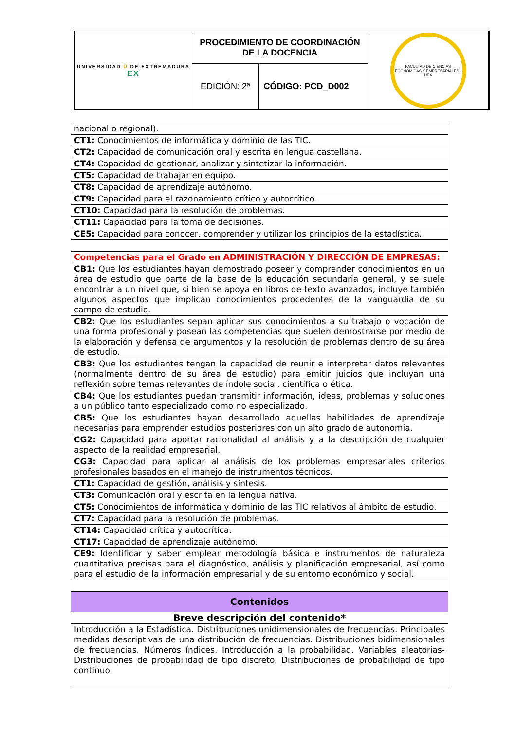| UNIVERSIDAD Ü DE EXTREMADURA EX | PROCEDIMIENTO DE COORDINACIÓN DE LA DOCENCIA | | FACULTAD DE CIENCIAS ECONÓMICAS Y EMPRESARIALES · UEX |
| | EDICIÓN: 2ª | CÓDIGO: PCD_D002 | |
| nacional o regional). |
| CT1: Conocimientos de informática y dominio de las TIC. |
| CT2: Capacidad de comunicación oral y escrita en lengua castellana. |
| CT4: Capacidad de gestionar, analizar y sintetizar la información. |
| CT5: Capacidad de trabajar en equipo. |
| CT8: Capacidad de aprendizaje autónomo. |
| CT9: Capacidad para el razonamiento crítico y autocrítico. |
| CT10: Capacidad para la resolución de problemas. |
| CT11: Capacidad para la toma de decisiones. |
| CE5: Capacidad para conocer, comprender y utilizar los principios de la estadística. |
| Competencias para el Grado en ADMINISTRACIÓN Y DIRECCIÓN DE EMPRESAS: |
| CB1: Que los estudiantes hayan demostrado poseer y comprender conocimientos en un área de estudio que parte de la base de la educación secundaria general, y se suele encontrar a un nivel que, si bien se apoya en libros de texto avanzados, incluye también algunos aspectos que implican conocimientos procedentes de la vanguardia de su campo de estudio. |
| CB2: Que los estudiantes sepan aplicar sus conocimientos a su trabajo o vocación de una forma profesional y posean las competencias que suelen demostrarse por medio de la elaboración y defensa de argumentos y la resolución de problemas dentro de su área de estudio. |
| CB3: Que los estudiantes tengan la capacidad de reunir e interpretar datos relevantes (normalmente dentro de su área de estudio) para emitir juicios que incluyan una reflexión sobre temas relevantes de índole social, científica o ética. |
| CB4: Que los estudiantes puedan transmitir información, ideas, problemas y soluciones a un público tanto especializado como no especializado. |
| CB5: Que los estudiantes hayan desarrollado aquellas habilidades de aprendizaje necesarias para emprender estudios posteriores con un alto grado de autonomía. |
| CG2: Capacidad para aportar racionalidad al análisis y a la descripción de cualquier aspecto de la realidad empresarial. |
| CG3: Capacidad para aplicar al análisis de los problemas empresariales criterios profesionales basados en el manejo de instrumentos técnicos. |
| CT1: Capacidad de gestión, análisis y síntesis. |
| CT3: Comunicación oral y escrita en la lengua nativa. |
| CT5: Conocimientos de informática y dominio de las TIC relativos al ámbito de estudio. |
| CT7: Capacidad para la resolución de problemas. |
| CT14: Capacidad crítica y autocrítica. |
| CT17: Capacidad de aprendizaje autónomo. |
| CE9: Identificar y saber emplear metodología básica e instrumentos de naturaleza cuantitativa precisas para el diagnóstico, análisis y planificación empresarial, así como para el estudio de la información empresarial y de su entorno económico y social. |
| Contenidos |
| Breve descripción del contenido* |
| Introducción a la Estadística. Distribuciones unidimensionales de frecuencias. Principales medidas descriptivas de una distribución de frecuencias. Distribuciones bidimensionales de frecuencias. Números índices. Introducción a la probabilidad. Variables aleatorias- Distribuciones de probabilidad de tipo discreto. Distribuciones de probabilidad de tipo continuo. |